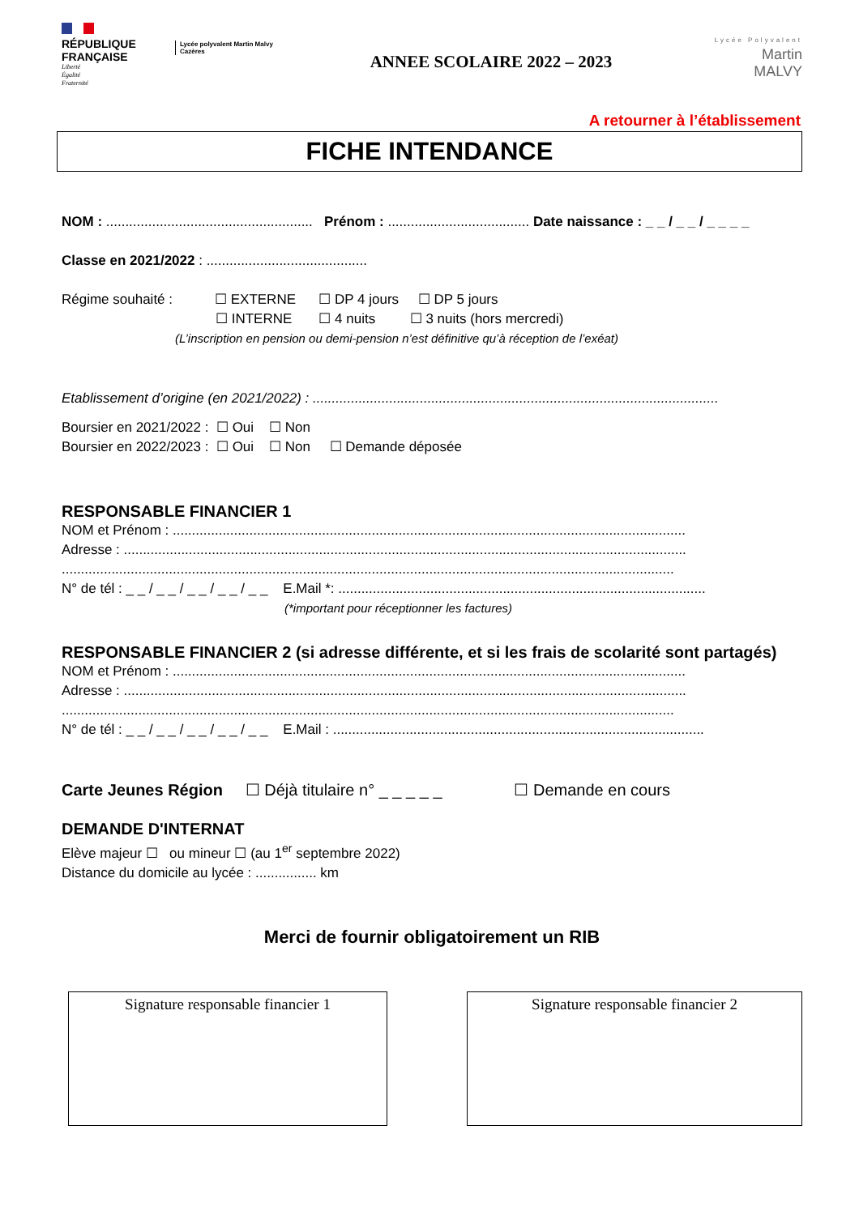RÉPUBLIQUE
FRANÇAISE
Liberté
Égalité
Fraternité
Lycée polyvalent Martin Malvy
Cazères
ANNEE SCOLAIRE 2022 – 2023
Lycée Polyvalent
Martin
MALVY
A retourner à l’établissement
FICHE INTENDANCE
NOM : ...................................................... Prénom : ..................................... Date naissance : _ _ / _ _ / _ _ _ _
Classe en 2021/2022 : ..........................................
Régime souhaité : ☐ EXTERNE ☐ DP 4 jours ☐ DP 5 jours
☐ INTERNE ☐ 4 nuits ☐ 3 nuits (hors mercredi)
(L’inscription en pension ou demi-pension n’est définitive qu’à réception de l’exéat)
Etablissement d’origine (en 2021/2022) : ..........................................................................................................
Boursier en 2021/2022 : ☐ Oui ☐ Non
Boursier en 2022/2023 : ☐ Oui ☐ Non ☐ Demande déposée
RESPONSABLE FINANCIER 1
NOM et Prénom : ......................................................................................................................................
Adresse : ...................................................................................................................................................
................................................................................................................................................................
N° de tél : _ _ / _ _ / _ _ / _ _ / _ _ E.Mail *: ................................................................................................
(*important pour réceptionner les factures)
RESPONSABLE FINANCIER 2 (si adresse différente, et si les frais de scolarité sont partagés)
NOM et Prénom : ......................................................................................................................................
Adresse : ...................................................................................................................................................
................................................................................................................................................................
N° de tél : _ _ / _ _ / _ _ / _ _ / _ _ E.Mail : .................................................................................................
Carte Jeunes Région ☐ Déjà titulaire n° _ _ _ _ _ ☐ Demande en cours
DEMANDE D'INTERNAT
Elève majeur ☐ ou mineur ☐ (au 1<sup>er</sup> septembre 2022)
Distance du domicile au lycée : ................ km
Merci de fournir obligatoirement un RIB
Signature responsable financier 1 Signature responsable financier 2